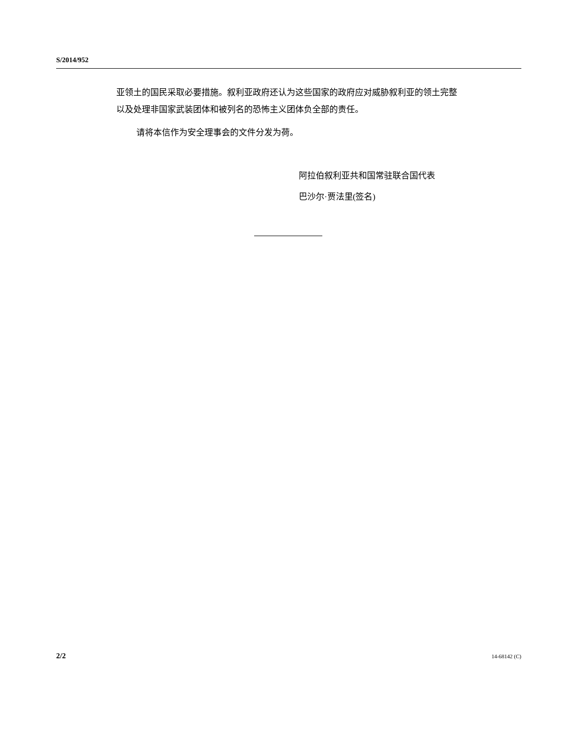S/2014/952
亚领土的国民采取必要措施。叙利亚政府还认为这些国家的政府应对威胁叙利亚的领土完整以及处理非国家武装团体和被列名的恐怖主义团体负全部的责任。
请将本信作为安全理事会的文件分发为荷。
阿拉伯叙利亚共和国常驻联合国代表
巴沙尔·贾法里(签名)
2/2 14-68142 (C)